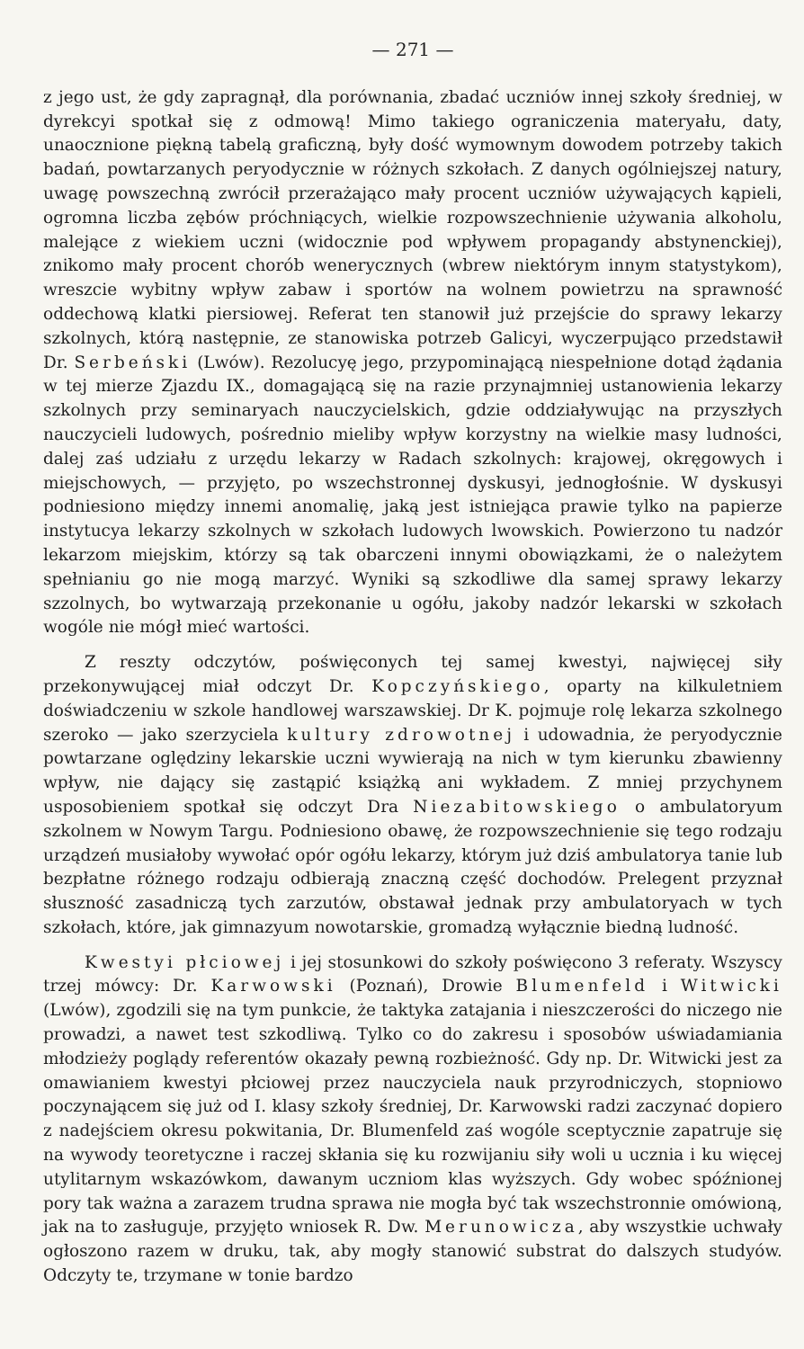— 271 —
z jego ust, że gdy zapragnął, dla porównania, zbadać uczniów innej szkoły średniej, w dyrekcyi spotkał się z odmową! Mimo takiego ograniczenia materyału, daty, unaocznione piękną tabelą graficzną, były dość wymownym dowodem potrzeby takich badań, powtarzanych peryodycznie w różnych szkołach. Z danych ogólniejszej natury, uwagę powszechną zwrócił przerażająco mały procent uczniów używających kąpieli, ogromna liczba zębów próchniących, wielkie rozpowszechnienie używania alkoholu, malejące z wiekiem uczni (widocznie pod wpływem propagandy abstynenckiej), znikomo mały procent chorób wenerycznych (wbrew niektórym innym statystykom), wreszcie wybitny wpływ zabaw i sportów na wolnem powietrzu na sprawność oddechową klatki piersiowej. Referat ten stanowił już przejście do sprawy lekarzy szkolnych, którą następnie, ze stanowiska potrzeb Galicyi, wyczerpująco przedstawił Dr. Serbeński (Lwów). Rezolucyę jego, przypominającą niespełnione dotąd żądania w tej mierze Zjazdu IX., domagającą się na razie przynajmniej ustanowienia lekarzy szkolnych przy seminaryach nauczycielskich, gdzie oddziaływując na przyszłych nauczycieli ludowych, pośrednio mieliby wpływ korzystny na wielkie masy ludności, dalej zaś udziału z urzędu lekarzy w Radach szkolnych: krajowej, okręgowych i miejschowych, — przyjęto, po wszechstronnej dyskusyi, jednogłośnie. W dyskusyi podniesiono między innemi anomalię, jaką jest istniejąca prawie tylko na papierze instytucya lekarzy szkolnych w szkołach ludowych lwowskich. Powierzono tu nadzór lekarzom miejskim, którzy są tak obarczeni innymi obowiązkami, że o należytem spełnianiu go nie mogą marzyć. Wyniki są szkodliwe dla samej sprawy lekarzy szzolnych, bo wytwarzają przekonanie u ogółu, jakoby nadzór lekarski w szkołach wogóle nie mógł mieć wartości.
Z reszty odczytów, poświęconych tej samej kwestyi, najwięcej siły przekonywującej miał odczyt Dr. Kopczyńskiego, oparty na kilkuletniem doświadczeniu w szkole handlowej warszawskiej. Dr K. pojmuje rolę lekarza szkolnego szeroko — jako szerzyciela kultury zdrowotnej i udowadnia, że peryodycznie powtarzane oględziny lekarskie uczni wywierają na nich w tym kierunku zbawienny wpływ, nie dający się zastąpić książką ani wykładem. Z mniej przychynem usposobieniem spotkał się odczyt Dra Niezabitowskiego o ambulatoryum szkolnem w Nowym Targu. Podniesiono obawę, że rozpowszechnienie się tego rodzaju urządzeń musiałoby wywołać opór ogółu lekarzy, którym już dziś ambulatorya tanie lub bezpłatne różnego rodzaju odbierają znaczną część dochodów. Prelegent przyznał słuszność zasadniczą tych zarzutów, obstawał jednak przy ambulatoryach w tych szkołach, które, jak gimnazyum nowotarskie, gromadzą wyłącznie biedną ludność.
Kwestyi płciowej i jej stosunkowi do szkoły poświęcono 3 referaty. Wszyscy trzej mówcy: Dr. Karwowski (Poznań), Drowie Blumenfeld i Witwicki (Lwów), zgodzili się na tym punkcie, że taktyka zatajania i nieszczerości do niczego nie prowadzi, a nawet test szkodliwą. Tylko co do zakresu i sposobów uświadamiania młodzieży poglądy referentów okazały pewną rozbieżność. Gdy np. Dr. Witwicki jest za omawianiem kwestyi płciowej przez nauczyciela nauk przyrodniczych, stopniowo poczynającem się już od I. klasy szkoły średniej, Dr. Karwowski radzi zaczynać dopiero z nadejściem okresu pokwitania, Dr. Blumenfeld zaś wogóle sceptycznie zapatruje się na wywody teoretyczne i raczej skłania się ku rozwijaniu siły woli u ucznia i ku więcej utylitarnym wskazówkom, dawanym uczniom klas wyższych. Gdy wobec spóźnionej pory tak ważna a zarazem trudna sprawa nie mogła być tak wszechstronnie omówioną, jak na to zasługuje, przyjęto wniosek R. Dw. Merunowicza, aby wszystkie uchwały ogłoszono razem w druku, tak, aby mogły stanowić substrat do dalszych studyów. Odczyty te, trzymane w tonie bardzo